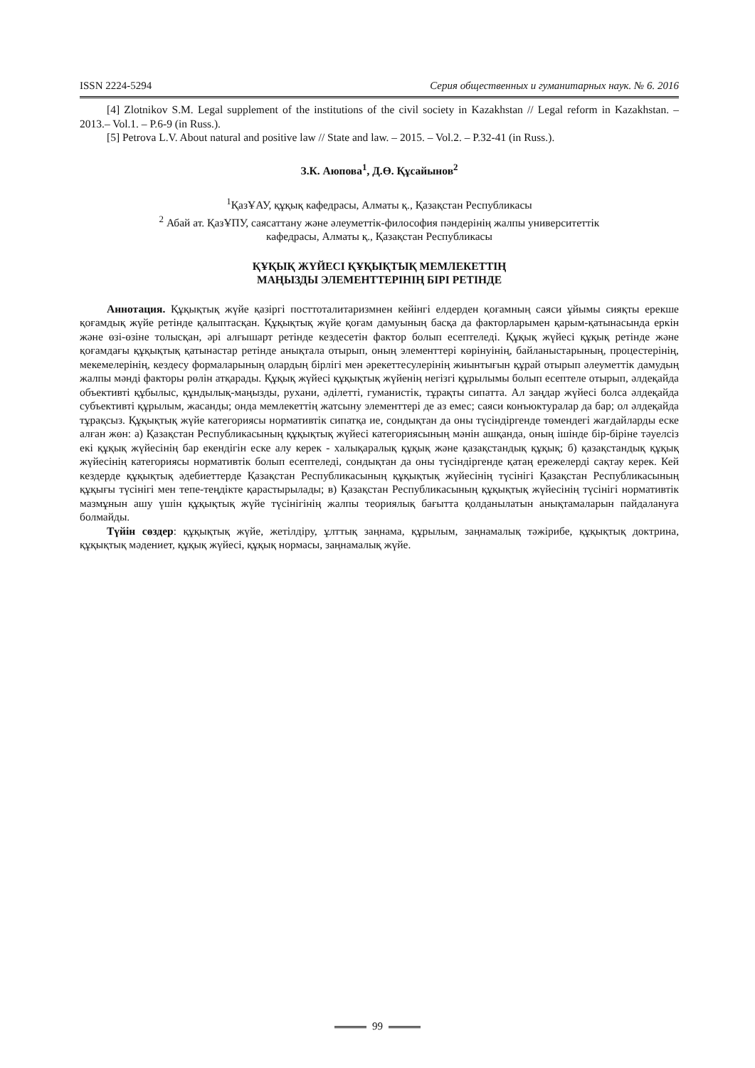ISSN 2224-5294 Серия общественных и гуманитарных наук. № 6. 2016
[4] Zlotnikov S.M. Legal supplement of the institutions of the civil society in Kazakhstan // Legal reform in Kazakhstan. – 2013.– Vol.1. – P.6-9 (in Russ.).
[5] Petrova L.V. About natural and positive law // State and law. – 2015. – Vol.2. – P.32-41 (in Russ.).
З.К. Аюпова<sup>1</sup>, Д.Ө. Құсайынов<sup>2</sup>
<sup>1</sup> ҚазҰАУ, құқық кафедрасы, Алматы қ., Қазақстан Республикасы
<sup>2</sup> Абай ат. ҚазҰПУ, саясаттану және әлеуметтік-философия пәндерінің жалпы университеттік
кафедрасы, Алматы қ., Қазақстан Республикасы
ҚҰҚЫҚ ЖҮЙЕСІ ҚҰҚЫҚТЫҚ МЕМЛЕКЕТТІҢ
МАҢЫЗДЫ ЭЛЕМЕНТТЕРІНІҢ БІРІ РЕТІНДЕ
Аннотация. Құқықтық жүйе қазіргі посттоталитаризмнен кейінгі елдерден қоғамның саяси ұйымы сияқты ерекше қоғамдық жүйе ретінде қалыптасқан. Құқықтық жүйе қоғам дамуының басқа да факторларымен қарым-қатынасында еркін және өзі-өзіне толысқан, әрі алғышарт ретінде кездесетін фактор болып есептеледі. Құқық жүйесі құқық ретінде және қоғамдағы құқықтық қатынастар ретінде анықтала отырып, оның элементтері көрінуінің, байланыстарының, процестерінің, мекемелерінің, кездесу формаларының олардың бірлігі мен әрекеттесулерінің жиынтығын құрай отырып әлеуметтік дамудың жалпы мәнді факторы рөлін атқарады. Құқық жүйесі құқықтық жүйенің негізгі құрылымы болып есептеле отырып, әлдеқайда объективті құбылыс, құндылық-маңызды, рухани, әділетті, гуманистік, тұрақты сипатта. Ал заңдар жүйесі болса әлдеқайда субъективті құрылым, жасанды; онда мемлекеттің жатсыну элементтері де аз емес; саяси конъюктуралар да бар; ол әлдеқайда тұрақсыз. Құқықтық жүйе категориясы нормативтік сипатқа ие, сондықтан да оны түсіндіргенде төмендегі жағдайларды еске алған жөн: а) Қазақстан Республикасының құқықтық жүйесі категориясының мәнін ашқанда, оның ішінде бір-біріне тәуелсіз екі құқық жүйесінің бар екендігін еске алу керек - халықаралық құқық және қазақстандық құқық; б) қазақстандық құқық жүйесінің категориясы нормативтік болып есептеледі, сондықтан да оны түсіндіргенде қатаң ережелерді сақтау керек. Кей кездерде құқықтық әдебиеттерде Қазақстан Республикасының құқықтық жүйесінің түсінігі Қазақстан Республикасының құқығы түсінігі мен тепе-теңдікте қарастырылады; в) Қазақстан Республикасының құқықтық жүйесінің түсінігі нормативтік мазмұнын ашу үшін құқықтық жүйе түсінігінің жалпы теориялық бағытта қолданылатын анықтамаларын пайдалануға болмайды.
Түйін сөздер: құқықтық жүйе, жетілдіру, ұлттық заңнама, құрылым, заңнамалық тәжірибе, құқықтық доктрина, құқықтық мәдениет, құқық жүйесі, құқық нормасы, заңнамалық жүйе.
99